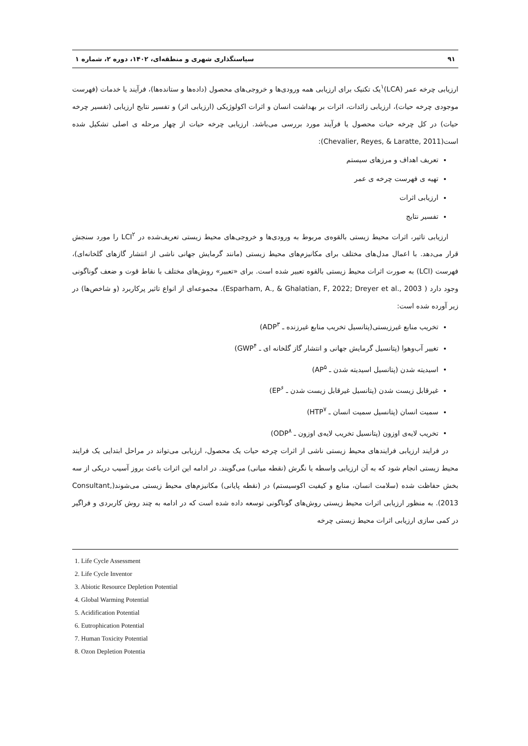۹۱ سیاستگذاری شهری و منطقه‌ای، ۱۴۰۲، دوره ۲، شماره ۱
ارزیابی چرخه عمر (LCA)<sup>۱</sup>یک تکنیک برای ارزیابی همه ورودی‌ها و خروجی‌های محصول (داده‌ها و ستانده‌ها)، فرآیند یا خدمات (فهرست موجودی چرخه حیات)، ارزیابی زائدات، اثرات بر بهداشت انسان و اثرات اکولوژیکی (ارزیابی اثر) و تفسیر نتایج ارزیابی (تفسیر چرخه حیات) در کل چرخه حیات محصول یا فرآیند مورد بررسی می‌باشد. ارزیابی چرخه حیات از چهار مرحله ی اصلی تشکیل شده است(Chevalier, Reyes, & Laratte, 2011):
تعریف اهداف و مرزهای سیستم
تهیه ی فهرست چرخه ی عمر
ارزیابی اثرات
تفسیر نتایج
ارزیابی تاثیر، اثرات محیط زیستی بالقوه‌ی مربوط به ورودی‌ها و خروجی‌های محیط زیستی تعریف‌شده در LCI<sup>۲</sup> را مورد سنجش قرار می‌دهد. با اعمال مدل‌های مختلف برای مکانیزم‌های محیط زیستی (مانند گرمایش جهانی ناشی از انتشار گازهای گلخانه‌ای)، فهرست (LCI) به صورت اثرات محیط زیستی بالقوه تعبیر شده است. برای «تعبیر» روش‌های مختلف با نقاط قوت و ضعف گوناگونی وجود دارد ( Esparham, A., & Ghalatian, F, 2022; Dreyer et al., 2003). مجموعه‌ای از انواع تاثیر پرکاربرد (و شاخص‌ها) در زیر آورده شده است:
تخریب منابع غیرزیستی(پتانسیل تخریب منابع غیرزنده ـ ADP<sup>۳</sup>)
تغییر آب‌وهوا (پتانسیل گرمایش جهانی و انتشار گاز گلخانه ای ـ GWP<sup>۴</sup>)
اسیدیته شدن (پتانسیل اسیدیته شدن ـ AP<sup>۵</sup>)
غیرقابل زیست شدن (پتانسیل غیرقابل زیست شدن ـ EP<sup>۶</sup>)
سمیت انسان (پتانسیل سمیت انسان ـ HTP<sup>۷</sup>)
تخریب لایه‌ی اوزون (پتانسیل تخریب لایه‌ی اوزون ـ ODP<sup>۸</sup>)
در فرایند ارزیابی فرایندهای محیط زیستی ناشی از اثرات چرخه حیات یک محصول، ارزیابی می‌تواند در مراحل ابتدایی یک فرایند محیط زیستی انجام شود که به آن ارزیابی واسطه یا نگرش (نقطه میانی) می‌گویند. در ادامه این اثرات باعث بروز آسیب دریکی از سه بخش حفاظت شده (سلامت انسان، منابع و کیفیت اکوسیستم) در (نقطه پایانی) مکانیزم‌های محیط زیستی می‌شوند(Consultant, 2013). به منظور ارزیابی اثرات محیط زیستی روش‌های گوناگونی توسعه داده شده است که در ادامه به چند روش کاربردی و فراگیر در کمی سازی ارزیابی اثرات محیط زیستی چرخه
1. Life Cycle Assessment
2. Life Cycle Inventor
3. Abiotic Resource Depletion Potential
4. Global Warming Potential
5. Acidification Potential
6. Eutrophication Potential
7. Human Toxicity Potential
8. Ozon Depletion Potentia